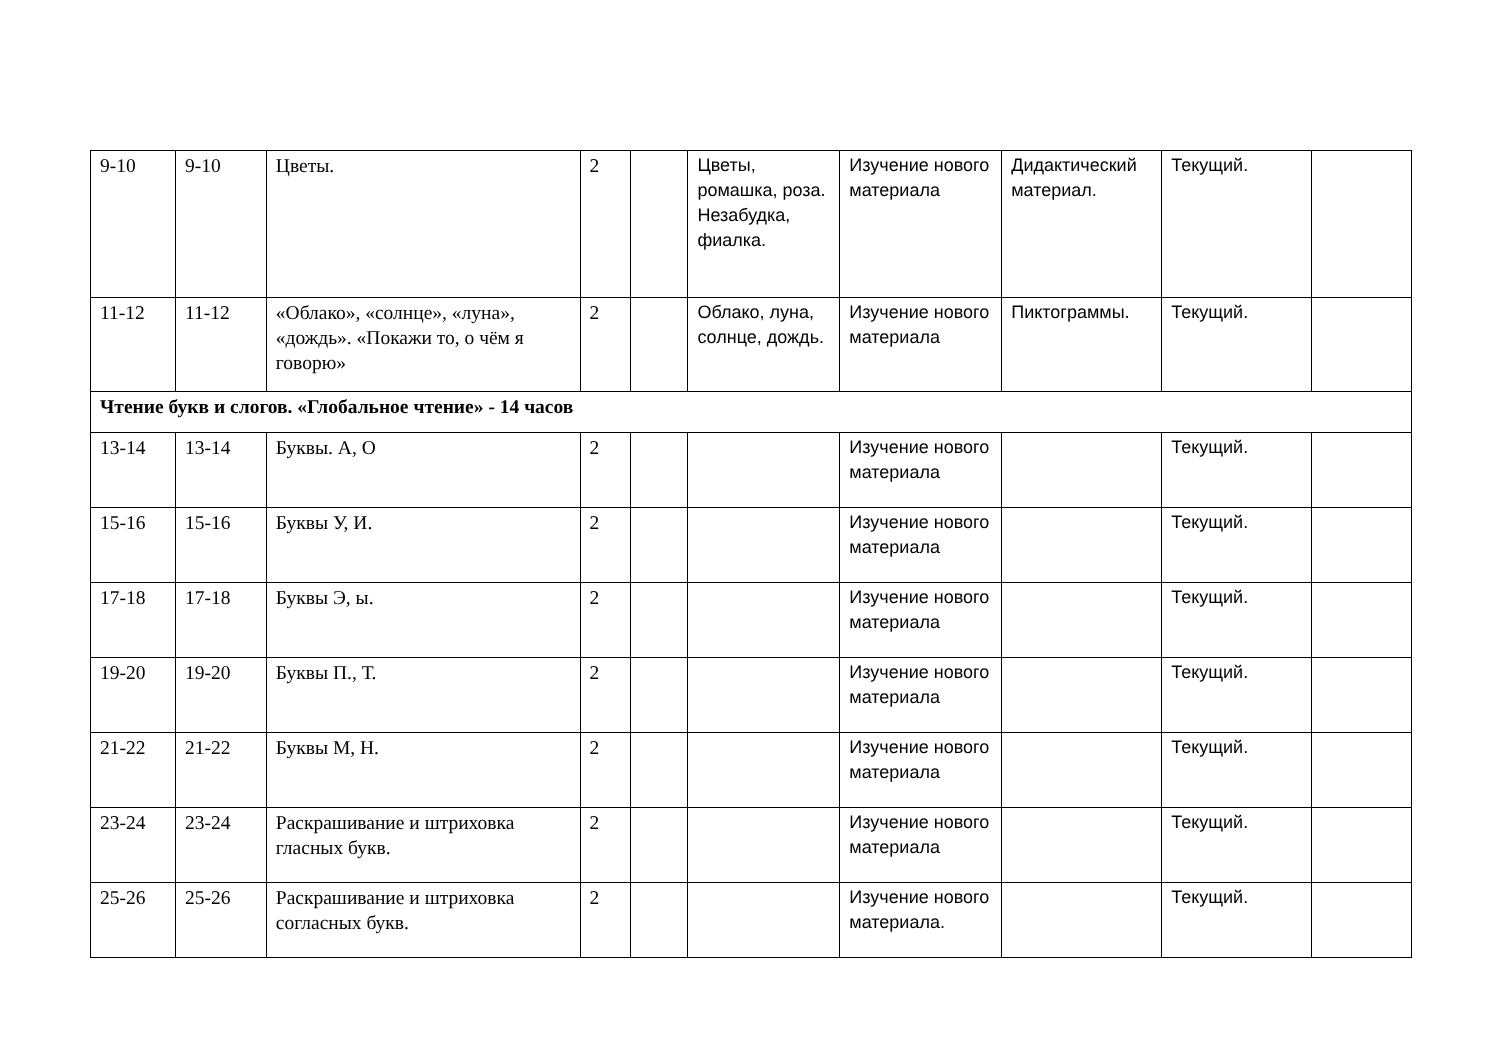| 9-10 | 9-10 | Цветы. | 2 | | Цветы, ромашка, роза. Незабудка, фиалка. | Изучение нового материала | Дидактический материал. | Текущий. | |
| 11-12 | 11-12 | «Облако», «солнце», «луна», «дождь». «Покажи то, о чём я говорю» | 2 | | Облако, луна, солнце, дождь. | Изучение нового материала | Пиктограммы. | Текущий. | |
| Чтение букв и слогов. «Глобальное чтение» - 14 часов | | | | | | | | | |
| 13-14 | 13-14 | Буквы. А, О | 2 | | | Изучение нового материала | | Текущий. | |
| 15-16 | 15-16 | Буквы У, И. | 2 | | | Изучение нового материала | | Текущий. | |
| 17-18 | 17-18 | Буквы Э, ы. | 2 | | | Изучение нового материала | | Текущий. | |
| 19-20 | 19-20 | Буквы П., Т. | 2 | | | Изучение нового материала | | Текущий. | |
| 21-22 | 21-22 | Буквы М, Н. | 2 | | | Изучение нового материала | | Текущий. | |
| 23-24 | 23-24 | Раскрашивание и штриховка гласных букв. | 2 | | | Изучение нового материала | | Текущий. | |
| 25-26 | 25-26 | Раскрашивание и штриховка согласных букв. | 2 | | | Изучение нового материала. | | Текущий. | |